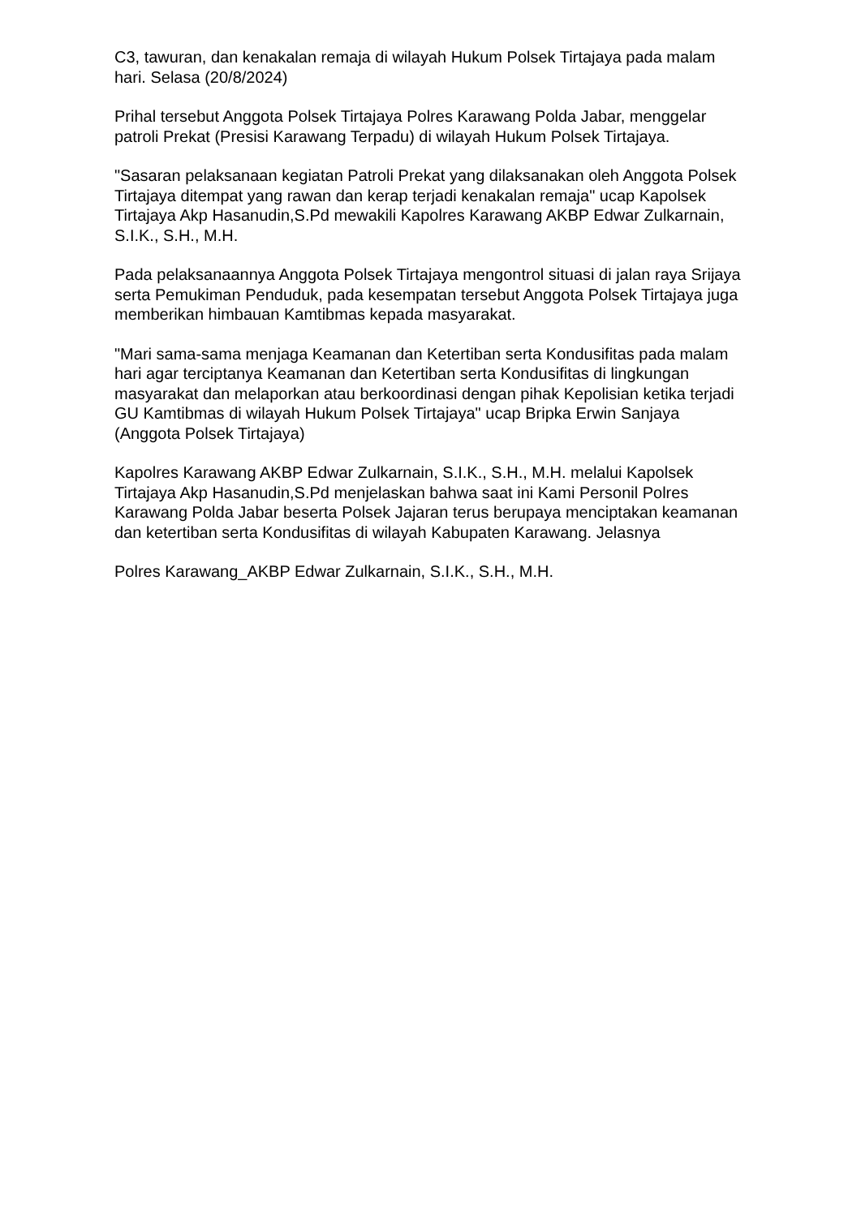C3, tawuran, dan kenakalan remaja di wilayah Hukum Polsek Tirtajaya pada malam hari. Selasa (20/8/2024)
Prihal tersebut Anggota Polsek Tirtajaya Polres Karawang Polda Jabar, menggelar patroli Prekat (Presisi Karawang Terpadu) di wilayah Hukum Polsek Tirtajaya.
"Sasaran pelaksanaan kegiatan Patroli Prekat yang dilaksanakan oleh Anggota Polsek Tirtajaya ditempat yang rawan dan kerap terjadi kenakalan remaja" ucap Kapolsek Tirtajaya Akp Hasanudin,S.Pd mewakili Kapolres Karawang AKBP Edwar Zulkarnain, S.I.K., S.H., M.H.
Pada pelaksanaannya Anggota Polsek Tirtajaya mengontrol situasi di jalan raya Srijaya serta Pemukiman Penduduk, pada kesempatan tersebut Anggota Polsek Tirtajaya juga memberikan himbauan Kamtibmas kepada masyarakat.
"Mari sama-sama menjaga Keamanan dan Ketertiban serta Kondusifitas pada malam hari agar terciptanya Keamanan dan Ketertiban serta Kondusifitas di lingkungan masyarakat dan melaporkan atau berkoordinasi dengan pihak Kepolisian ketika terjadi GU Kamtibmas di wilayah Hukum Polsek Tirtajaya" ucap Bripka Erwin Sanjaya (Anggota Polsek Tirtajaya)
Kapolres Karawang AKBP Edwar Zulkarnain, S.I.K., S.H., M.H. melalui Kapolsek Tirtajaya Akp Hasanudin,S.Pd menjelaskan bahwa saat ini Kami Personil Polres Karawang Polda Jabar beserta Polsek Jajaran terus berupaya menciptakan keamanan dan ketertiban serta Kondusifitas di wilayah Kabupaten Karawang. Jelasnya
Polres Karawang_AKBP Edwar Zulkarnain, S.I.K., S.H., M.H.